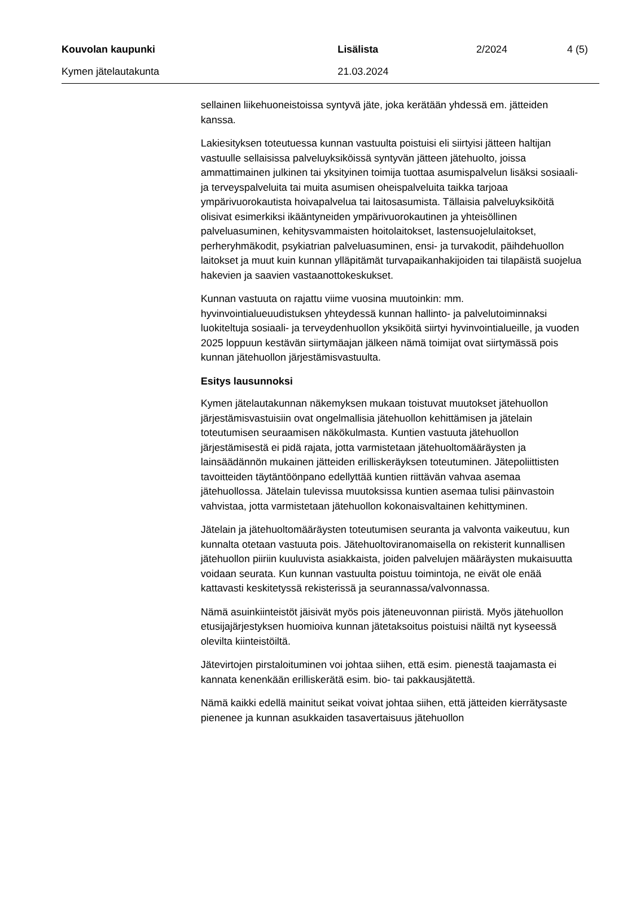Kouvolan kaupunki Lisälista 2/2024 4 (5)
Kymen jätelautakunta 21.03.2024
sellainen liikehuoneistoissa syntyvä jäte, joka kerätään yhdessä em. jätteiden kanssa.
Lakiesityksen toteutuessa kunnan vastuulta poistuisi eli siirtyisi jätteen haltijan vastuulle sellaisissa palveluyksiköissä syntyvän jätteen jätehuolto, joissa ammattimainen julkinen tai yksityinen toimija tuottaa asumispalvelun lisäksi sosiaali- ja terveyspalveluita tai muita asumisen oheispalveluita taikka tarjoaa ympärivuorokautista hoivapalvelua tai laitosasumista. Tällaisia palveluyksiköitä olisivat esimerkiksi ikääntyneiden ympärivuorokautinen ja yhteisöllinen palveluasuminen, kehitysvammaisten hoitolaitokset, lastensuojelulaitokset, perheryhmäkodit, psykiatrian palveluasuminen, ensi- ja turvakodit, päihdehuollon laitokset ja muut kuin kunnan ylläpitämät turvapaikanhakijoiden tai tilapäistä suojelua hakevien ja saavien vastaanottokeskukset.
Kunnan vastuuta on rajattu viime vuosina muutoinkin: mm. hyvinvointialueuudistuksen yhteydessä kunnan hallinto- ja palvelutoiminnaksi luokiteltuja sosiaali- ja terveydenhuollon yksiköitä siirtyi hyvinvointialueille, ja vuoden 2025 loppuun kestävän siirtymäajan jälkeen nämä toimijat ovat siirtymässä pois kunnan jätehuollon järjestämisvastuulta.
Esitys lausunnoksi
Kymen jätelautakunnan näkemyksen mukaan toistuvat muutokset jätehuollon järjestämisvastuisiin ovat ongelmallisia jätehuollon kehittämisen ja jätelain toteutumisen seuraamisen näkökulmasta. Kuntien vastuuta jätehuollon järjestämisestä ei pidä rajata, jotta varmistetaan jätehuoltomääräysten ja lainsäädännön mukainen jätteiden erilliskeräyksen toteutuminen. Jätepoliittisten tavoitteiden täytäntöönpano edellyttää kuntien riittävän vahvaa asemaa jätehuollossa. Jätelain tulevissa muutoksissa kuntien asemaa tulisi päinvastoin vahvistaa, jotta varmistetaan jätehuollon kokonaisvaltainen kehittyminen.
Jätelain ja jätehuoltomääräysten toteutumisen seuranta ja valvonta vaikeutuu, kun kunnalta otetaan vastuuta pois. Jätehuoltoviranomaisella on rekisterit kunnallisen jätehuollon piiriin kuuluvista asiakkaista, joiden palvelujen määräysten mukaisuutta voidaan seurata. Kun kunnan vastuulta poistuu toimintoja, ne eivät ole enää kattavasti keskitetyssä rekisterissä ja seurannassa/valvonnassa.
Nämä asuinkiinteistöt jäisivät myös pois jäteneuvonnan piiristä. Myös jätehuollon etusijajärjestyksen huomioiva kunnan jätetaksoitus poistuisi näiltä nyt kyseessä olevilta kiinteistöiltä.
Jätevirtojen pirstaloituminen voi johtaa siihen, että esim. pienestä taajamasta ei kannata kenenkään erilliskerätä esim. bio- tai pakkausjätettä.
Nämä kaikki edellä mainitut seikat voivat johtaa siihen, että jätteiden kierrätysaste pienenee ja kunnan asukkaiden tasavertaisuus jätehuollon